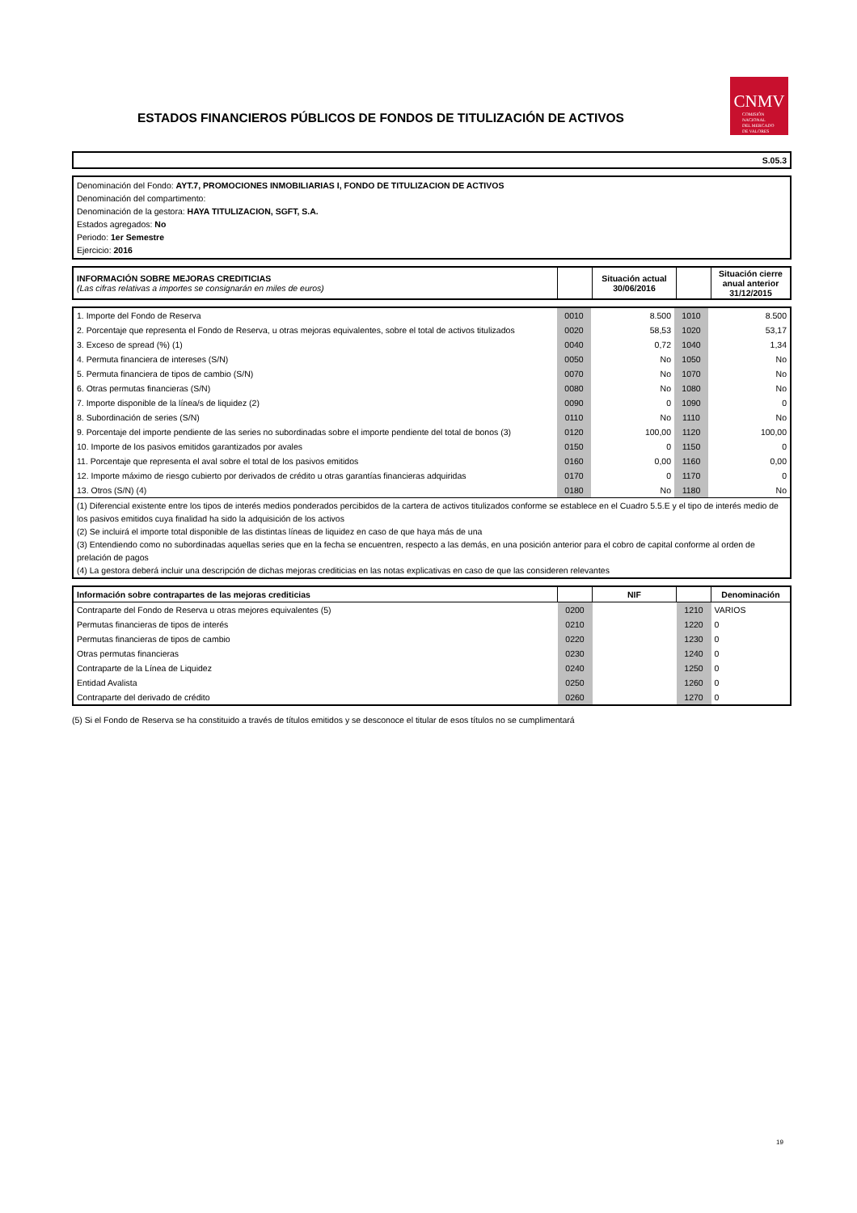ESTADOS FINANCIEROS PÚBLICOS DE FONDOS DE TITULIZACIÓN DE ACTIVOS
CNMV
COMISIÓN
NACIONAL
DEL MERCADO
DE VALORES
S.05.3
Denominación del Fondo: AYT.7, PROMOCIONES INMOBILIARIAS I, FONDO DE TITULIZACION DE ACTIVOS
Denominación del compartimento:
Denominación de la gestora: HAYA TITULIZACION, SGFT, S.A.
Estados agregados: No
Periodo: 1er Semestre
Ejercicio: 2016
| INFORMACIÓN SOBRE MEJORAS CREDITICIAS (Las cifras relativas a importes se consignarán en miles de euros) | | Situación actual 30/06/2016 | | Situación cierre anual anterior 31/12/2015 |
| 1. Importe del Fondo de Reserva | 0010 | 8.500 | 1010 | 8.500 |
| 2. Porcentaje que representa el Fondo de Reserva, u otras mejoras equivalentes, sobre el total de activos titulizados | 0020 | 58,53 | 1020 | 53,17 |
| 3. Exceso de spread (%) (1) | 0040 | 0,72 | 1040 | 1,34 |
| 4. Permuta financiera de intereses (S/N) | 0050 | No | 1050 | No |
| 5. Permuta financiera de tipos de cambio (S/N) | 0070 | No | 1070 | No |
| 6. Otras permutas financieras (S/N) | 0080 | No | 1080 | No |
| 7. Importe disponible de la línea/s de liquidez (2) | 0090 | 0 | 1090 | 0 |
| 8. Subordinación de series (S/N) | 0110 | No | 1110 | No |
| 9. Porcentaje del importe pendiente de las series no subordinadas sobre el importe pendiente del total de bonos (3) | 0120 | 100,00 | 1120 | 100,00 |
| 10. Importe de los pasivos emitidos garantizados por avales | 0150 | 0 | 1150 | 0 |
| 11. Porcentaje que representa el aval sobre el total de los pasivos emitidos | 0160 | 0,00 | 1160 | 0,00 |
| 12. Importe máximo de riesgo cubierto por derivados de crédito u otras garantías financieras adquiridas | 0170 | 0 | 1170 | 0 |
| 13. Otros (S/N) (4) | 0180 | No | 1180 | No |
| (1) Diferencial existente entre los tipos de interés medios ponderados percibidos de la cartera de activos titulizados conforme se establece en el Cuadro 5.5.E y el tipo de interés medio de los pasivos emitidos cuya finalidad ha sido la adquisición de los activos (2) Se incluirá el importe total disponible de las distintas líneas de liquidez en caso de que haya más de una (3) Entendiendo como no subordinadas aquellas series que en la fecha se encuentren, respecto a las demás, en una posición anterior para el cobro de capital conforme al orden de prelación de pagos (4) La gestora deberá incluir una descripción de dichas mejoras crediticias en las notas explicativas en caso de que las consideren relevantes | | | | |
| Información sobre contrapartes de las mejoras crediticias | | NIF | | Denominación |
| Contraparte del Fondo de Reserva u otras mejores equivalentes (5) | 0200 | | 1210 | VARIOS |
| Permutas financieras de tipos de interés | 0210 | | 1220 | 0 |
| Permutas financieras de tipos de cambio | 0220 | | 1230 | 0 |
| Otras permutas financieras | 0230 | | 1240 | 0 |
| Contraparte de la Línea de Liquidez | 0240 | | 1250 | 0 |
| Entidad Avalista | 0250 | | 1260 | 0 |
| Contraparte del derivado de crédito | 0260 | | 1270 | 0 |
(5) Si el Fondo de Reserva se ha constituido a través de títulos emitidos y se desconoce el titular de esos títulos no se cumplimentará
19